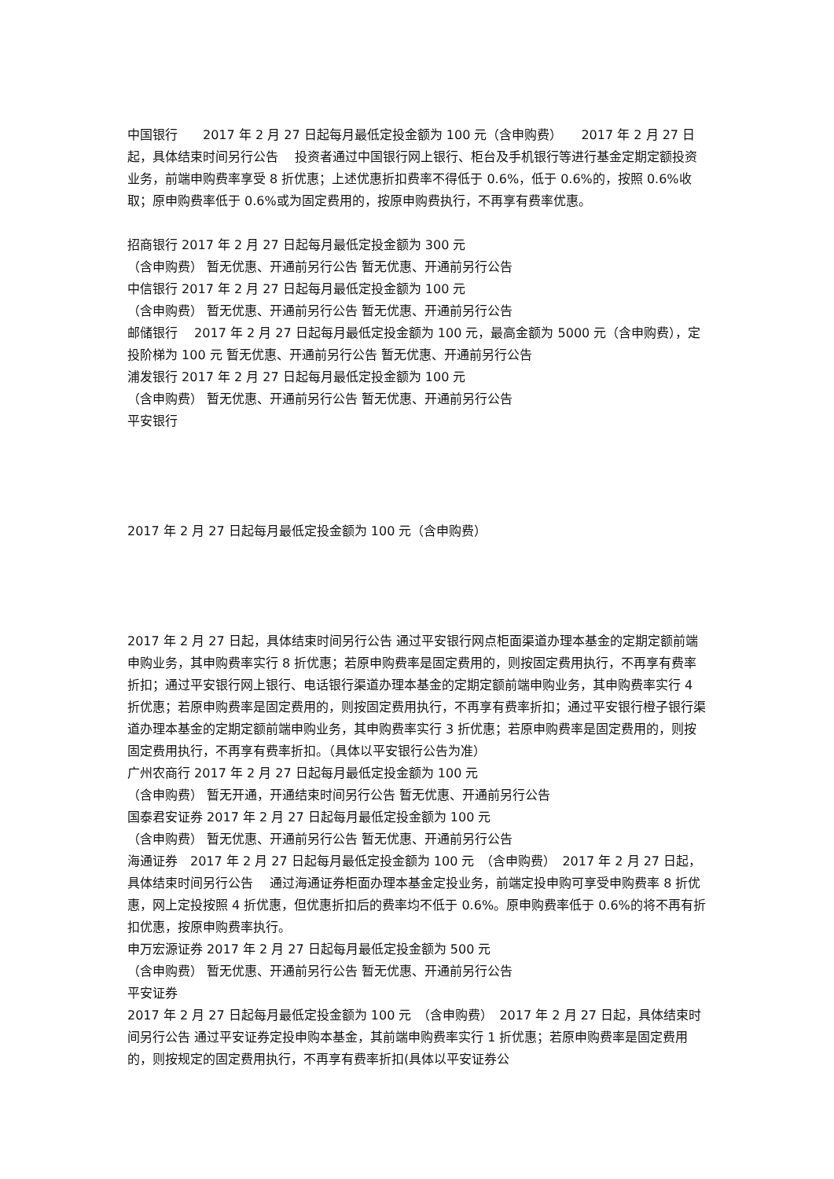中国银行　　2017 年 2 月 27 日起每月最低定投金额为 100 元（含申购费）　　2017 年 2 月 27 日起，具体结束时间另行公告　 投资者通过中国银行网上银行、柜台及手机银行等进行基金定期定额投资业务，前端申购费率享受 8 折优惠；上述优惠折扣费率不得低于 0.6%，低于 0.6%的，按照 0.6%收取；原申购费率低于 0.6%或为固定费用的，按原申购费执行，不再享有费率优惠。
招商银行 2017 年 2 月 27 日起每月最低定投金额为 300 元
（含申购费） 暂无优惠、开通前另行公告 暂无优惠、开通前另行公告
中信银行 2017 年 2 月 27 日起每月最低定投金额为 100 元
（含申购费） 暂无优惠、开通前另行公告 暂无优惠、开通前另行公告
邮储银行　 2017 年 2 月 27 日起每月最低定投金额为 100 元，最高金额为 5000 元（含申购费），定投阶梯为 100 元 暂无优惠、开通前另行公告 暂无优惠、开通前另行公告
浦发银行 2017 年 2 月 27 日起每月最低定投金额为 100 元
（含申购费） 暂无优惠、开通前另行公告 暂无优惠、开通前另行公告
平安银行
2017 年 2 月 27 日起每月最低定投金额为 100 元（含申购费）
2017 年 2 月 27 日起，具体结束时间另行公告 通过平安银行网点柜面渠道办理本基金的定期定额前端申购业务，其申购费率实行 8 折优惠；若原申购费率是固定费用的，则按固定费用执行，不再享有费率折扣；通过平安银行网上银行、电话银行渠道办理本基金的定期定额前端申购业务，其申购费率实行 4 折优惠；若原申购费率是固定费用的，则按固定费用执行，不再享有费率折扣；通过平安银行橙子银行渠道办理本基金的定期定额前端申购业务，其申购费率实行 3 折优惠；若原申购费率是固定费用的，则按固定费用执行，不再享有费率折扣。（具体以平安银行公告为准）
广州农商行 2017 年 2 月 27 日起每月最低定投金额为 100 元
（含申购费） 暂无开通，开通结束时间另行公告 暂无优惠、开通前另行公告
国泰君安证券 2017 年 2 月 27 日起每月最低定投金额为 100 元
（含申购费） 暂无优惠、开通前另行公告 暂无优惠、开通前另行公告
海通证券　2017 年 2 月 27 日起每月最低定投金额为 100 元　（含申购费）　2017 年 2 月 27 日起，具体结束时间另行公告　 通过海通证券柜面办理本基金定投业务，前端定投申购可享受申购费率 8 折优惠，网上定投按照 4 折优惠，但优惠折扣后的费率均不低于 0.6%。原申购费率低于 0.6%的将不再有折扣优惠，按原申购费率执行。
申万宏源证券 2017 年 2 月 27 日起每月最低定投金额为 500 元
（含申购费） 暂无优惠、开通前另行公告 暂无优惠、开通前另行公告
平安证券
2017 年 2 月 27 日起每月最低定投金额为 100 元　（含申购费）　2017 年 2 月 27 日起，具体结束时间另行公告 通过平安证券定投申购本基金，其前端申购费率实行 1 折优惠；若原申购费率是固定费用的，则按规定的固定费用执行，不再享有费率折扣(具体以平安证券公